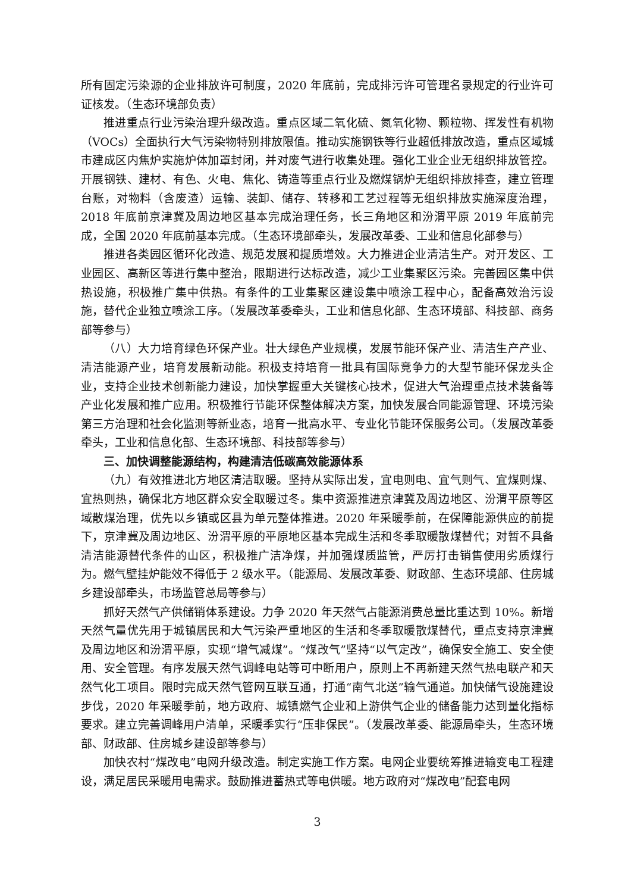所有固定污染源的企业排放许可制度，2020 年底前，完成排污许可管理名录规定的行业许可证核发。（生态环境部负责）
推进重点行业污染治理升级改造。重点区域二氧化硫、氮氧化物、颗粒物、挥发性有机物（VOCs）全面执行大气污染物特别排放限值。推动实施钢铁等行业超低排放改造，重点区域城市建成区内焦炉实施炉体加罩封闭，并对废气进行收集处理。强化工业企业无组织排放管控。开展钢铁、建材、有色、火电、焦化、铸造等重点行业及燃煤锅炉无组织排放排查，建立管理台账，对物料（含废渣）运输、装卸、储存、转移和工艺过程等无组织排放实施深度治理，2018 年底前京津冀及周边地区基本完成治理任务，长三角地区和汾渭平原 2019 年底前完成，全国 2020 年底前基本完成。（生态环境部牵头，发展改革委、工业和信息化部参与）
推进各类园区循环化改造、规范发展和提质增效。大力推进企业清洁生产。对开发区、工业园区、高新区等进行集中整治，限期进行达标改造，减少工业集聚区污染。完善园区集中供热设施，积极推广集中供热。有条件的工业集聚区建设集中喷涂工程中心，配备高效治污设施，替代企业独立喷涂工序。（发展改革委牵头，工业和信息化部、生态环境部、科技部、商务部等参与）
（八）大力培育绿色环保产业。壮大绿色产业规模，发展节能环保产业、清洁生产产业、清洁能源产业，培育发展新动能。积极支持培育一批具有国际竞争力的大型节能环保龙头企业，支持企业技术创新能力建设，加快掌握重大关键核心技术，促进大气治理重点技术装备等产业化发展和推广应用。积极推行节能环保整体解决方案，加快发展合同能源管理、环境污染第三方治理和社会化监测等新业态，培育一批高水平、专业化节能环保服务公司。（发展改革委牵头，工业和信息化部、生态环境部、科技部等参与）
三、加快调整能源结构，构建清洁低碳高效能源体系
（九）有效推进北方地区清洁取暖。坚持从实际出发，宜电则电、宜气则气、宜煤则煤、宜热则热，确保北方地区群众安全取暖过冬。集中资源推进京津冀及周边地区、汾渭平原等区域散煤治理，优先以乡镇或区县为单元整体推进。2020 年采暖季前，在保障能源供应的前提下，京津冀及周边地区、汾渭平原的平原地区基本完成生活和冬季取暖散煤替代；对暂不具备清洁能源替代条件的山区，积极推广洁净煤，并加强煤质监管，严厉打击销售使用劣质煤行为。燃气壁挂炉能效不得低于 2 级水平。（能源局、发展改革委、财政部、生态环境部、住房城乡建设部牵头，市场监管总局等参与）
抓好天然气产供储销体系建设。力争 2020 年天然气占能源消费总量比重达到 10%。新增天然气量优先用于城镇居民和大气污染严重地区的生活和冬季取暖散煤替代，重点支持京津冀及周边地区和汾渭平原，实现“增气减煤”。“煤改气”坚持“以气定改”，确保安全施工、安全使用、安全管理。有序发展天然气调峰电站等可中断用户，原则上不再新建天然气热电联产和天然气化工项目。限时完成天然气管网互联互通，打通“南气北送”输气通道。加快储气设施建设步伐，2020 年采暖季前，地方政府、城镇燃气企业和上游供气企业的储备能力达到量化指标要求。建立完善调峰用户清单，采暖季实行“压非保民”。（发展改革委、能源局牵头，生态环境部、财政部、住房城乡建设部等参与）
加快农村“煤改电”电网升级改造。制定实施工作方案。电网企业要统筹推进输变电工程建设，满足居民采暖用电需求。鼓励推进蓄热式等电供暖。地方政府对“煤改电”配套电网
3